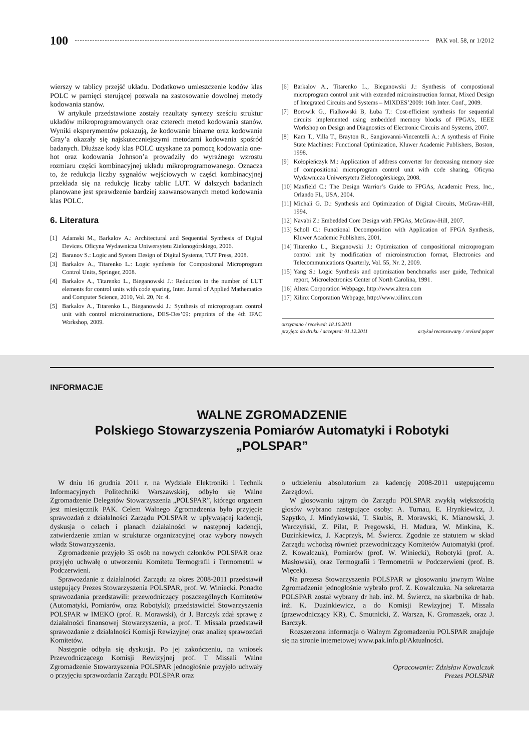100 PAK vol. 58, nr 1/2012
wierszy w tablicy przejść układu. Dodatkowo umieszczenie kodów klas POLC w pamięci sterującej pozwala na zastosowanie dowolnej metody kodowania stanów.
W artykule przedstawione zostały rezultaty syntezy sześciu struktur układów mikroprogramowanych oraz czterech metod kodowania stanów. Wyniki eksperymentów pokazują, że kodowanie binarne oraz kodowanie Gray’a okazały się najskuteczniejszymi metodami kodowania spośród badanych. Dłuższe kody klas POLC uzyskane za pomocą kodowania one-hot oraz kodowania Johnson’a prowadziły do wyraźnego wzrostu rozmiaru części kombinacyjnej układu mikroprogramowanego. Oznacza to, że redukcja liczby sygnałów wejściowych w części kombinacyjnej przekłada się na redukcję liczby tablic LUT. W dalszych badaniach planowane jest sprawdzenie bardziej zaawansowanych metod kodowania klas POLC.
6. Literatura
[1] Adamski M., Barkalov A.: Architectural and Sequential Synthesis of Digital Devices. Oficyna Wydawnicza Uniwersytetu Zielonogórskiego, 2006.
[2] Baranov S.: Logic and System Design of Digital Systems, TUT Press, 2008.
[3] Barkalov A., Titarenko L.: Logic synthesis for Compositonal Microprogram Control Units, Springer, 2008.
[4] Barkalov A., Titarenko L., Bieganowski J.: Reduction in the number of LUT elements for control units with code sparing, Inter. Jurnal of Applied Mathematics and Computer Science, 2010, Vol. 20, Nr. 4.
[5] Barkalov A., Titarenko L., Bieganowski J.: Synthesis of microprogram control unit with control microinstructions, DES-Des’09: preprints of the 4th IFAC Workshop, 2009.
[6] Barkalov A., Titarenko L., Bieganowski J.: Synthesis of compostional microprogram control unit with extended microinstruction format, Mixed Design of Integrated Circuits and Systems – MIXDES’2009: 16th Inter. Conf., 2009.
[7] Borowik G., Fialkowski B, Łuba T.: Cost-efficient synthesis for sequential circuits implemented using embedded memory blocks of FPGA’s, IEEE Workshop on Design and Diagnostics of Electronic Circuits and Systems, 2007.
[8] Kam T., Villa T., Brayton R., Sangiovanni-Vincentelli A.: A synthesis of Finite State Machines: Functional Optimization, Kluwer Academic Publishers, Boston, 1998.
[9] Kołopieńczyk M.: Application of address converter for decreasing memory size of compositional microprogram control unit with code sharing, Oficyna Wydawnicza Uniwersytetu Zielonogórskiego, 2008.
[10] Maxfield C.: The Design Warrior’s Guide to FPGAs, Academic Press, Inc., Orlando FL, USA, 2004.
[11] Michali G. D.: Synthesis and Optimization of Digital Circuits, McGraw-Hill, 1994.
[12] Navabi Z.: Embedded Core Design with FPGAs, McGraw-Hill, 2007.
[13] Scholl C.: Functional Decomposition with Application of FPGA Synthesis, Kluwer Academic Publishers, 2001.
[14] Titarenko L., Bieganowski J.: Optimization of compositional microprogram control unit by modification of microinstruction format, Electronics and Telecommunications Quarterly, Vol. 55, Nr. 2, 2009.
[15] Yang S.: Logic Synthesis and optimization benchmarks user guide, Technical report, Microelectronics Center of North Carolina, 1991.
[16] Altera Corporation Webpage, http://www.altera.com
[17] Xilinx Corporation Webpage, http://www.xilinx.com
otrzymano / received: 18.10.2011
przyjęto do druku / accepted: 01.12.2011 artykuł recenzowany / revised paper
INFORMACJE
WALNE ZGROMADZENIE
Polskiego Stowarzyszenia Pomiarów Automatyki i Robotyki
„POLSPAR”
W dniu 16 grudnia 2011 r. na Wydziale Elektroniki i Technik Informacyjnych Politechniki Warszawskiej, odbyło się Walne Zgromadzenie Delegatów Stowarzyszenia „POLSPAR”, którego organem jest miesięcznik PAK. Celem Walnego Zgromadzenia było przyjęcie sprawozdań z działalności Zarządu POLSPAR w upływającej kadencji, dyskusja o celach i planach działalności w następnej kadencji, zatwierdzenie zmian w strukturze organizacyjnej oraz wybory nowych władz Stowarzyszenia.
Zgromadzenie przyjęło 35 osób na nowych członków POLSPAR oraz przyjęło uchwałę o utworzeniu Komitetu Termografii i Termometrii w Podczerwieni.
Sprawozdanie z działalności Zarządu za okres 2008-2011 przedstawił ustępujący Prezes Stowarzyszenia POLSPAR, prof. W. Winiecki. Ponadto sprawozdania przedstawili: przewodniczący poszczególnych Komitetów (Automatyki, Pomiarów, oraz Robotyki); przedstawiciel Stowarzyszenia POLSPAR w IMEKO (prof. R. Morawski), dr J. Barczyk zdał sprawę z działalności finansowej Stowarzyszenia, a prof. T. Missala przedstawił sprawozdanie z działalności Komisji Rewizyjnej oraz analizę sprawozdań Komitetów.
Następnie odbyła się dyskusja. Po jej zakończeniu, na wniosek Przewodniczącego Komisji Rewizyjnej prof. T Missali Walne Zgromadzenie Stowarzyszenia POLSPAR jednogłośnie przyjęło uchwały o przyjęciu sprawozdania Zarządu POLSPAR oraz
o udzieleniu absolutorium za kadencję 2008-2011 ustępującemu Zarządowi.
W głosowaniu tajnym do Zarządu POLSPAR zwykłą większością głosów wybrano następujące osoby: A. Turnau, E. Hrynkiewicz, J. Szpytko, J. Mindykowski, T. Skubis, R. Morawski, K. Mianowski, J. Warczyński, Z. Pilat, P. Pręgowski, H. Madura, W. Minkina, K. Duzinkiewicz, J. Kacprzyk, M. Świercz. Zgodnie ze statutem w skład Zarządu wchodzą również przewodniczący Komitetów Automatyki (prof. Z. Kowalczuk), Pomiarów (prof. W. Winiecki), Robotyki (prof. A. Masłowski), oraz Termografii i Termometrii w Podczerwieni (prof. B. Więcek).
Na prezesa Stowarzyszenia POLSPAR w głosowaniu jawnym Walne Zgromadzenie jednogłośnie wybrało prof. Z. Kowalczuka. Na sekretarza POLSPAR został wybrany dr hab. inż. M. Świercz, na skarbnika dr hab. inż. K. Duzinkiewicz, a do Komisji Rewizyjnej T. Missala (przewodniczący KR), C. Smutnicki, Z. Warsza, K. Gromaszek, oraz J. Barczyk.
Rozszerzona informacja o Walnym Zgromadzeniu POLSPAR znajduje się na stronie internetowej www.pak.info.pl/Aktualności.
Opracowanie: Zdzisław Kowalczuk
Prezes POLSPAR